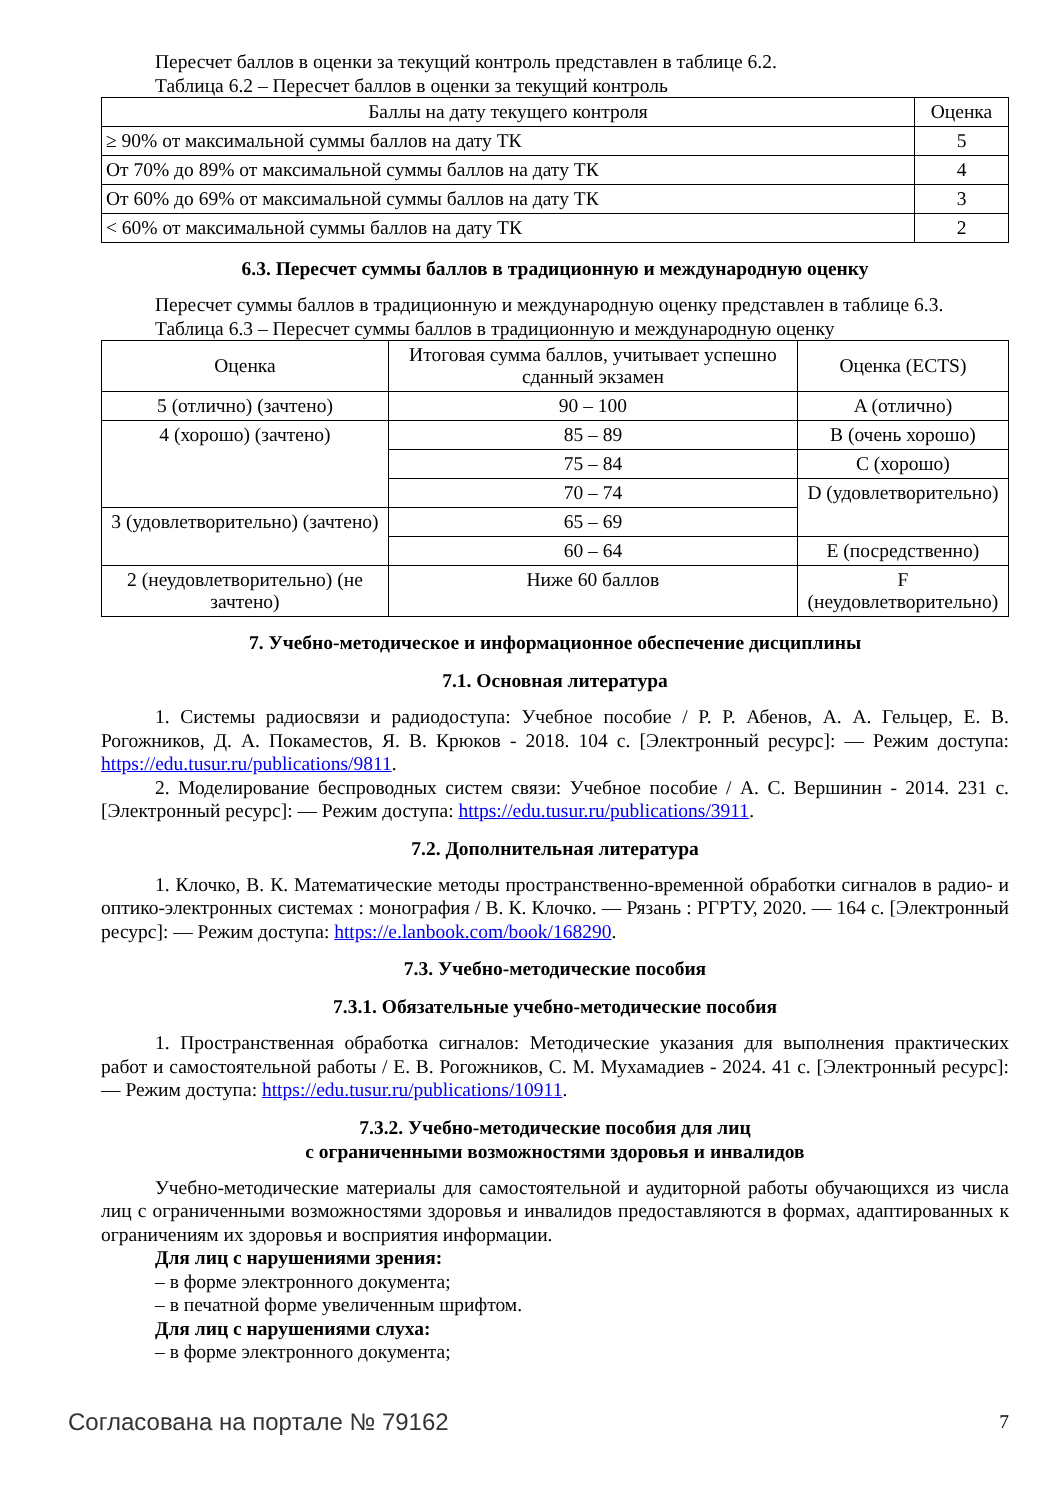Пересчет баллов в оценки за текущий контроль представлен в таблице 6.2.
Таблица 6.2 – Пересчет баллов в оценки за текущий контроль
| Баллы на дату текущего контроля | Оценка |
| --- | --- |
| ≥ 90% от максимальной суммы баллов на дату ТК | 5 |
| От 70% до 89% от максимальной суммы баллов на дату ТК | 4 |
| От 60% до 69% от максимальной суммы баллов на дату ТК | 3 |
| < 60% от максимальной суммы баллов на дату ТК | 2 |
6.3. Пересчет суммы баллов в традиционную и международную оценку
Пересчет суммы баллов в традиционную и международную оценку представлен в таблице 6.3.
Таблица 6.3 – Пересчет суммы баллов в традиционную и международную оценку
| Оценка | Итоговая сумма баллов, учитывает успешно сданный экзамен | Оценка (ECTS) |
| --- | --- | --- |
| 5 (отлично) (зачтено) | 90 – 100 | A (отлично) |
| 4 (хорошо) (зачтено) | 85 – 89 | B (очень хорошо) |
| | 75 – 84 | C (хорошо) |
| | 70 – 74 | D (удовлетворительно) |
| 3 (удовлетворительно) (зачтено) | 65 – 69 | |
| | 60 – 64 | E (посредственно) |
| 2 (неудовлетворительно) (не зачтено) | Ниже 60 баллов | F (неудовлетворительно) |
7. Учебно-методическое и информационное обеспечение дисциплины
7.1. Основная литература
1. Системы радиосвязи и радиодоступа: Учебное пособие / Р. Р. Абенов, А. А. Гельцер, Е. В. Рогожников, Д. А. Покаместов, Я. В. Крюков - 2018. 104 с. [Электронный ресурс]: — Режим доступа: https://edu.tusur.ru/publications/9811.
2. Моделирование беспроводных систем связи: Учебное пособие / А. С. Вершинин - 2014. 231 с. [Электронный ресурс]: — Режим доступа: https://edu.tusur.ru/publications/3911.
7.2. Дополнительная литература
1. Клочко, В. К. Математические методы пространственно-временной обработки сигналов в радио- и оптико-электронных системах : монография / В. К. Клочко. — Рязань : РГРТУ, 2020. — 164 с. [Электронный ресурс]: — Режим доступа: https://e.lanbook.com/book/168290.
7.3. Учебно-методические пособия
7.3.1. Обязательные учебно-методические пособия
1. Пространственная обработка сигналов: Методические указания для выполнения практических работ и самостоятельной работы / Е. В. Рогожников, С. М. Мухамадиев - 2024. 41 с. [Электронный ресурс]: — Режим доступа: https://edu.tusur.ru/publications/10911.
7.3.2. Учебно-методические пособия для лиц
с ограниченными возможностями здоровья и инвалидов
Учебно-методические материалы для самостоятельной и аудиторной работы обучающихся из числа лиц с ограниченными возможностями здоровья и инвалидов предоставляются в формах, адаптированных к ограничениям их здоровья и восприятия информации.
Для лиц с нарушениями зрения:
– в форме электронного документа;
– в печатной форме увеличенным шрифтом.
Для лиц с нарушениями слуха:
– в форме электронного документа;
Согласована на портале № 79162 7